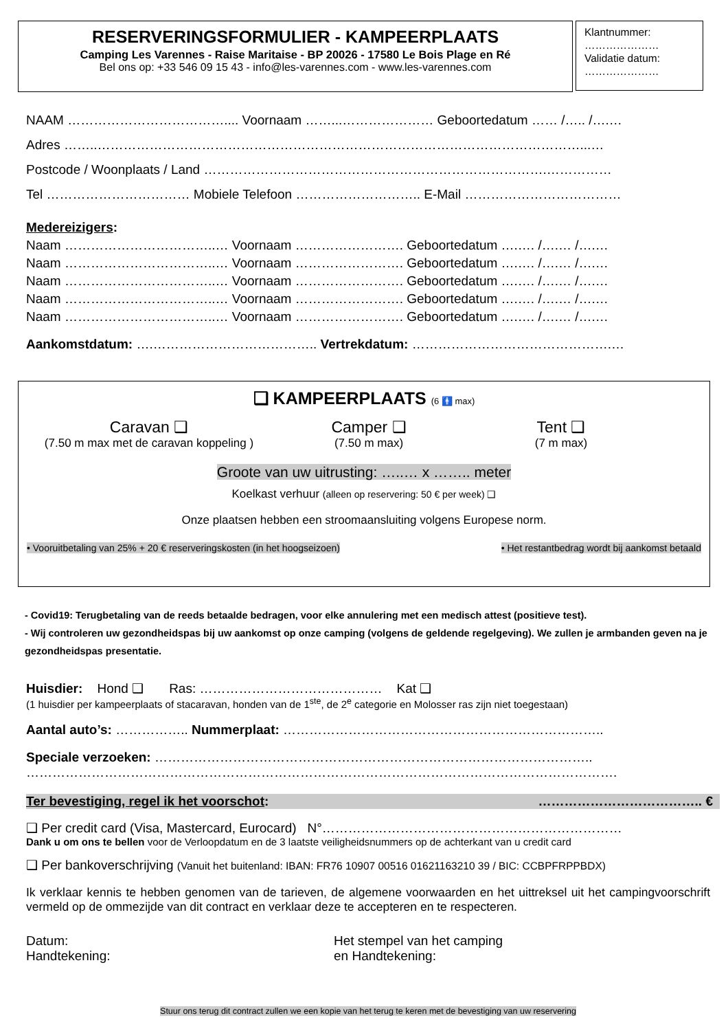RESERVERINGSFORMULIER - KAMPEERPLAATS
Camping Les Varennes - Raise Maritaise - BP 20026 - 17580 Le Bois Plage en Ré
Bel ons op: +33 546 09 15 43 - info@les-varennes.com - www.les-varennes.com
Klantnummer:
…………………
Validatie datum:
…………………
NAAM ……………………………….... Voornaam ……...………………… Geboortedatum …… /….. /….…
Adres ……..…………………………………………………………………………………………………...…
Postcode / Woonplaats / Land …………………………………………………………………….……………
Tel …………………………… Mobiele Telefoon ……………………….. E-Mail ………………………………
Medereizigers:
Naam ……………………………..… Voornaam ……………………. Geboortedatum ….…. /….… /….…
Naam ……………………………..… Voornaam ……………………. Geboortedatum ….…. /….… /….…
Naam ……………………………..… Voornaam ……………………. Geboortedatum ….…. /….… /….…
Naam ……………………………..… Voornaam ……………………. Geboortedatum ….…. /….… /….…
Naam ……………………………..… Voornaam ……………………. Geboortedatum ….…. /….… /….…
Aankomstdatum: ….……………………………….. Vertrekdatum: ……………………………………….…
❑ KAMPEERPLAATS (6 🚹 max)
Caravan ❑
(7.50 m max met de caravan koppeling )
Camper ❑
(7.50 m max)
Tent ❑
(7 m max)
Groote van uw uitrusting: …..… x …….. meter
Koelkast verhuur (alleen op reservering: 50 € per week) ❑
Onze plaatsen hebben een stroomaansluiting volgens Europese norm.
• Vooruitbetaling van 25% + 20 € reserveringskosten (in het hoogseizoen) • Het restantbedrag wordt bij aankomst betaald
- Covid19: Terugbetaling van de reeds betaalde bedragen, voor elke annulering met een medisch attest (positieve test).
- Wij controleren uw gezondheidspas bij uw aankomst op onze camping (volgens de geldende regelgeving). We zullen je armbanden geven na je gezondheidspas presentatie.
Huisdier: Hond ❑ Ras: …………………………………… Kat ❑
(1 huisdier per kampeerplaats of stacaravan, honden van de 1<sup>ste</sup>, de 2<sup>e</sup> categorie en Molosser ras zijn niet toegestaan)
Aantal auto’s: …………….. Nummerplaat: ………………………………………………………………..
Speciale verzoeken: ………………………………………………………………………………………..
……………………………………………………………………………………………………………………….
Ter bevestiging, regel ik het voorschot: ……………………………….. €
❑ Per credit card (Visa, Mastercard, Eurocard) N°……………………………………………………………
Dank u om ons te bellen voor de Verloopdatum en de 3 laatste veiligheidsnummers op de achterkant van u credit card
❑ Per bankoverschrijving (Vanuit het buitenland: IBAN: FR76 10907 00516 01621163210 39 / BIC: CCBPFRPPBDX)
Ik verklaar kennis te hebben genomen van de tarieven, de algemene voorwaarden en het uittreksel uit het campingvoorschrift vermeld op de ommezijde van dit contract en verklaar deze te accepteren en te respecteren.
Datum:
Handtekening:
Het stempel van het camping
en Handtekening:
Stuur ons terug dit contract zullen we een kopie van het terug te keren met de bevestiging van uw reservering